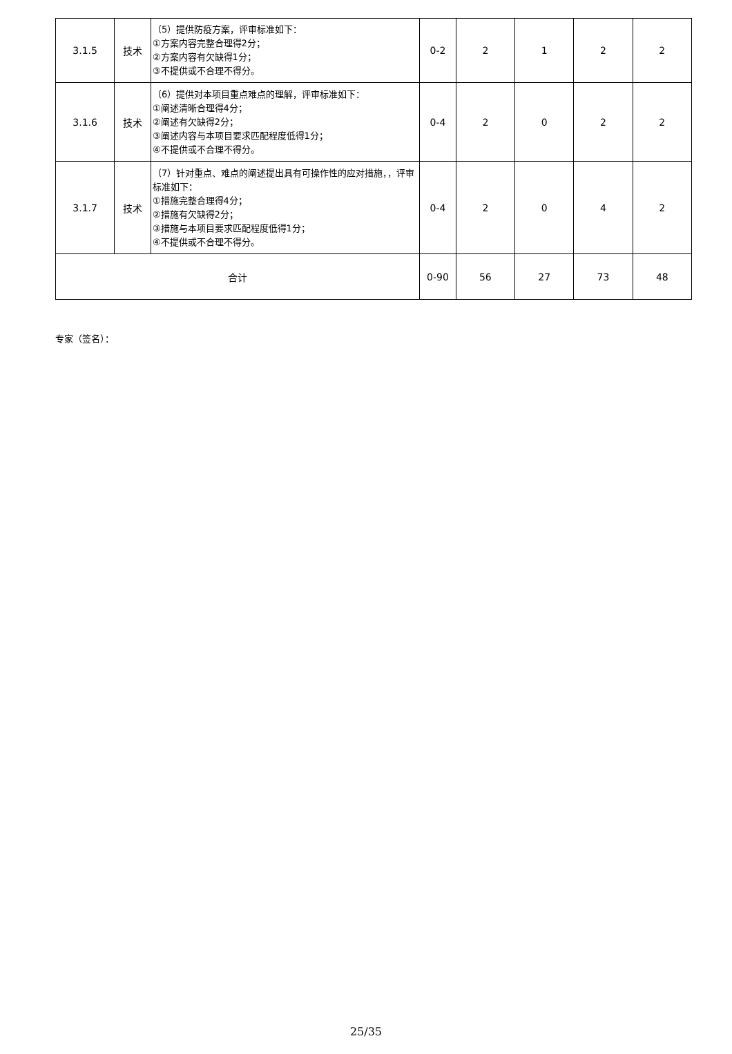| 3.1.5 | 技术 | （5）提供防疫方案，评审标准如下： ①方案内容完整合理得2分； ②方案内容有欠缺得1分； ③不提供或不合理不得分。 | 0-2 | 2 | 1 | 2 | 2 |
| 3.1.6 | 技术 | （6）提供对本项目重点难点的理解，评审标准如下： ①阐述清晰合理得4分； ②阐述有欠缺得2分； ③阐述内容与本项目要求匹配程度低得1分； ④不提供或不合理不得分。 | 0-4 | 2 | 0 | 2 | 2 |
| 3.1.7 | 技术 | （7）针对重点、难点的阐述提出具有可操作性的应对措施，，评审标准如下： ①措施完整合理得4分； ②措施有欠缺得2分； ③措施与本项目要求匹配程度低得1分； ④不提供或不合理不得分。 | 0-4 | 2 | 0 | 4 | 2 |
| 合计 | | | 0-90 | 56 | 27 | 73 | 48 |
专家（签名）：
25/35